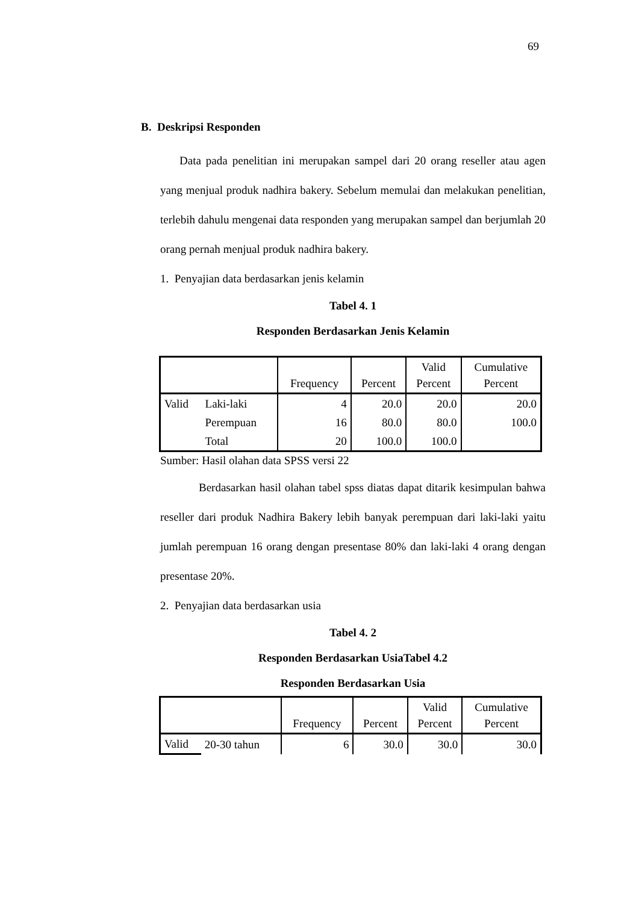69
B. Deskripsi Responden
Data pada penelitian ini merupakan sampel dari 20 orang reseller atau agen yang menjual produk nadhira bakery. Sebelum memulai dan melakukan penelitian, terlebih dahulu mengenai data responden yang merupakan sampel dan berjumlah 20 orang pernah menjual produk nadhira bakery.
1. Penyajian data berdasarkan jenis kelamin
Tabel 4. 1
Responden Berdasarkan Jenis Kelamin
| | | Frequency | Percent | Valid Percent | Cumulative Percent |
| --- | --- | --- | --- | --- | --- |
| Valid | Laki-laki | 4 | 20.0 | 20.0 | 20.0 |
| | Perempuan | 16 | 80.0 | 80.0 | 100.0 |
| | Total | 20 | 100.0 | 100.0 | |
Sumber: Hasil olahan data SPSS versi 22
Berdasarkan hasil olahan tabel spss diatas dapat ditarik kesimpulan bahwa reseller dari produk Nadhira Bakery lebih banyak perempuan dari laki-laki yaitu jumlah perempuan 16 orang dengan presentase 80% dan laki-laki 4 orang dengan presentase 20%.
2. Penyajian data berdasarkan usia
Tabel 4. 2
Responden Berdasarkan UsiaTabel 4.2
Responden Berdasarkan Usia
| | | Frequency | Percent | Valid Percent | Cumulative Percent |
| --- | --- | --- | --- | --- | --- |
| Valid | 20-30 tahun | 6 | 30.0 | 30.0 | 30.0 |